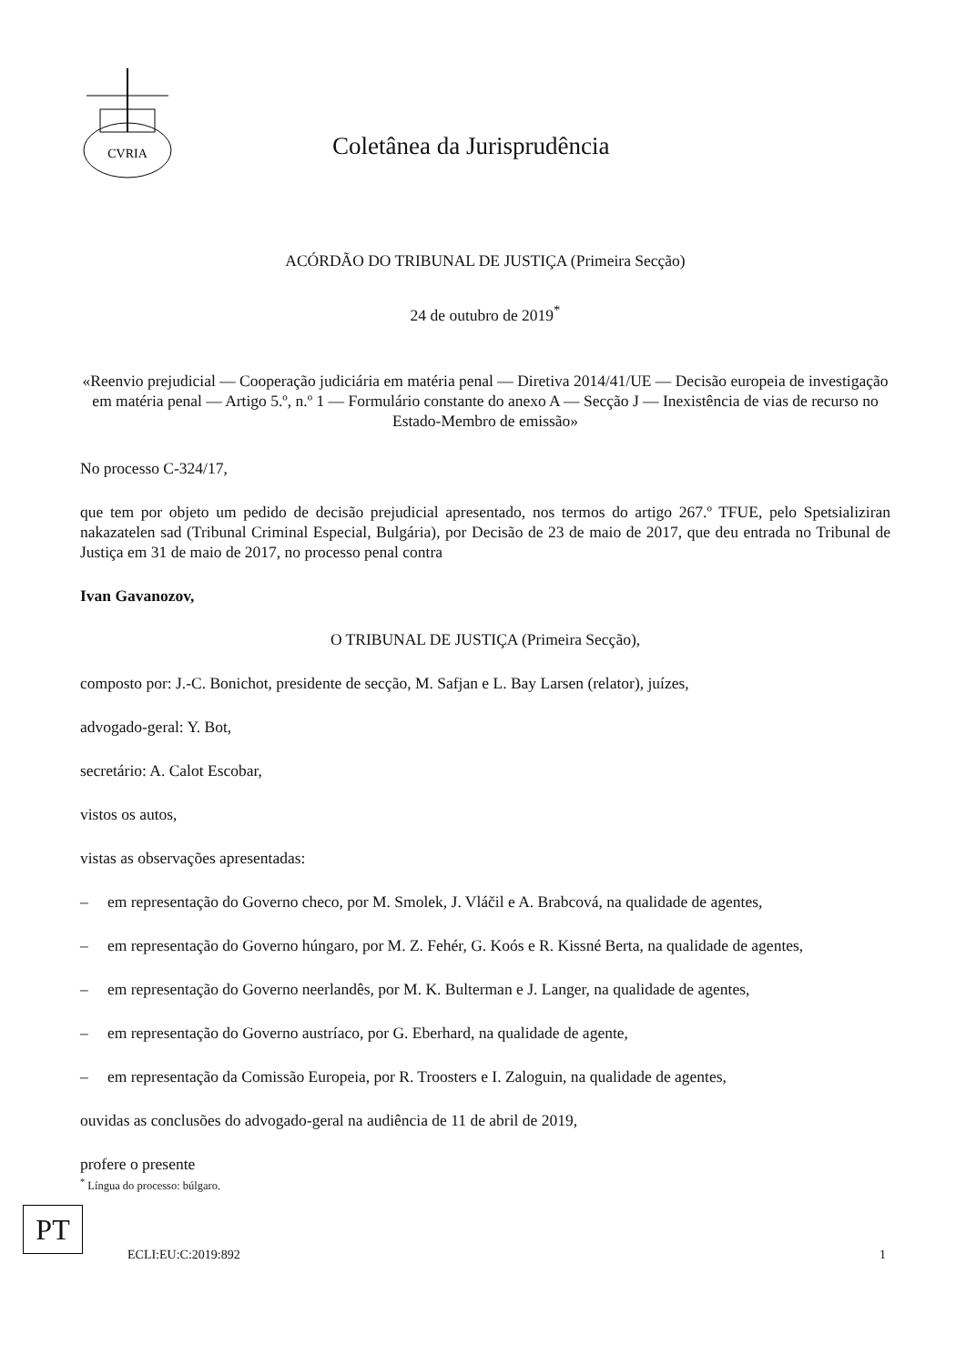CVRIA
Coletânea da Jurisprudência
ACÓRDÃO DO TRIBUNAL DE JUSTIÇA (Primeira Secção)
24 de outubro de 2019<sup>*</sup>
«Reenvio prejudicial — Cooperação judiciária em matéria penal — Diretiva 2014/41/UE — Decisão europeia de investigação em matéria penal — Artigo 5.º, n.º 1 — Formulário constante do anexo A — Secção J — Inexistência de vias de recurso no Estado-Membro de emissão»
No processo C-324/17,
que tem por objeto um pedido de decisão prejudicial apresentado, nos termos do artigo 267.º TFUE, pelo Spetsializiran nakazatelen sad (Tribunal Criminal Especial, Bulgária), por Decisão de 23 de maio de 2017, que deu entrada no Tribunal de Justiça em 31 de maio de 2017, no processo penal contra
Ivan Gavanozov,
O TRIBUNAL DE JUSTIÇA (Primeira Secção),
composto por: J.-C. Bonichot, presidente de secção, M. Safjan e L. Bay Larsen (relator), juízes,
advogado-geral: Y. Bot,
secretário: A. Calot Escobar,
vistos os autos,
vistas as observações apresentadas:
– em representação do Governo checo, por M. Smolek, J. Vláčil e A. Brabcová, na qualidade de agentes,
– em representação do Governo húngaro, por M. Z. Fehér, G. Koós e R. Kissné Berta, na qualidade de agentes,
– em representação do Governo neerlandês, por M. K. Bulterman e J. Langer, na qualidade de agentes,
– em representação do Governo austríaco, por G. Eberhard, na qualidade de agente,
– em representação da Comissão Europeia, por R. Troosters e I. Zaloguin, na qualidade de agentes,
ouvidas as conclusões do advogado-geral na audiência de 11 de abril de 2019,
profere o presente
<sup>*</sup> Língua do processo: búlgaro.
PT
ECLI:EU:C:2019:892 1